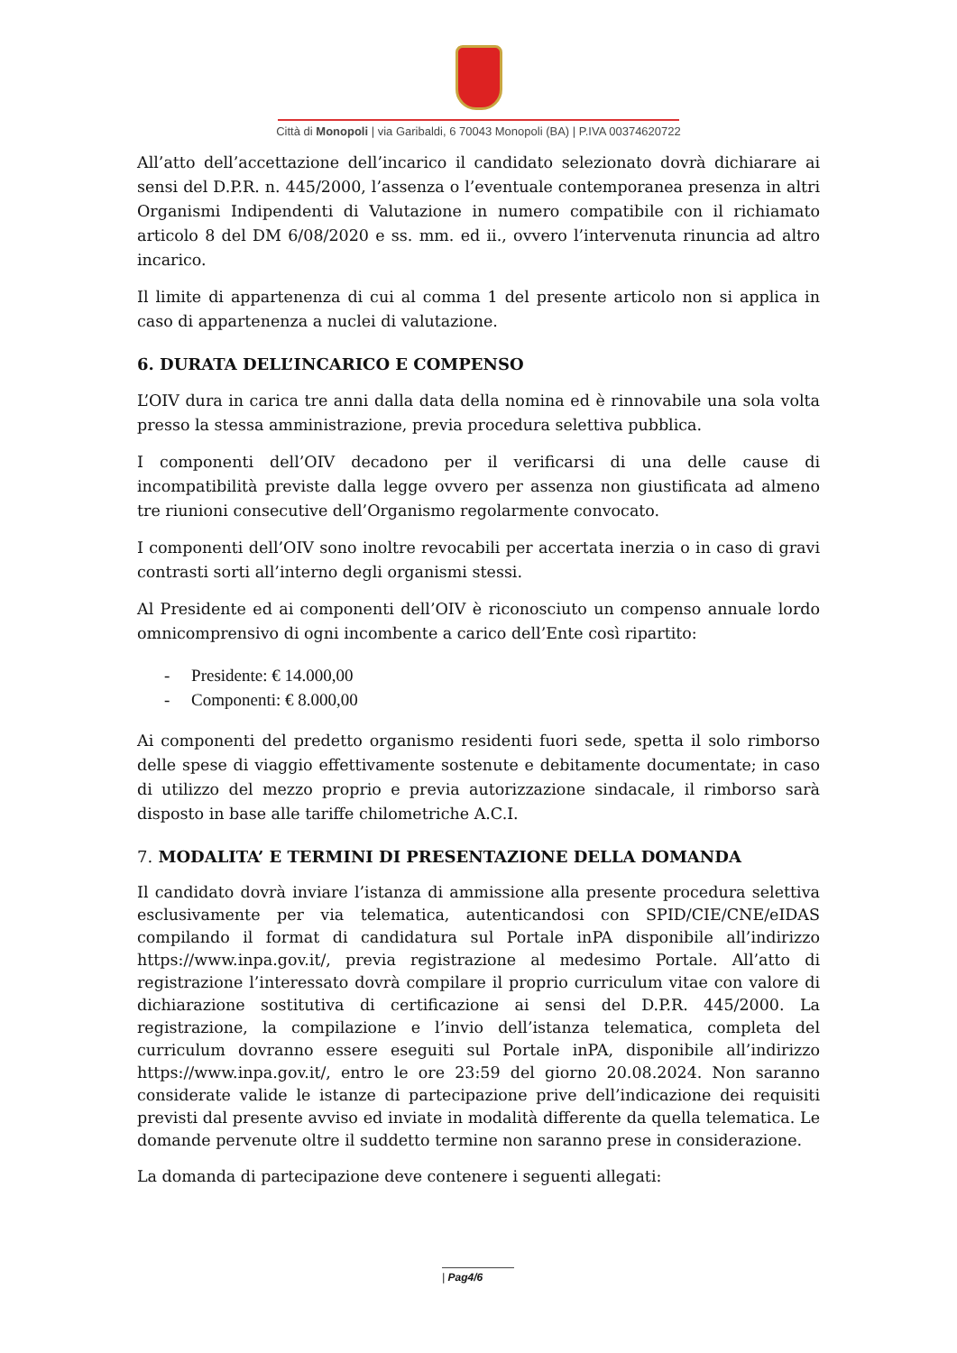Città di Monopoli | via Garibaldi, 6 70043 Monopoli (BA) | P.IVA 00374620722
All’atto dell’accettazione dell’incarico il candidato selezionato dovrà dichiarare ai sensi del D.P.R. n. 445/2000, l’assenza o l’eventuale contemporanea presenza in altri Organismi Indipendenti di Valutazione in numero compatibile con il richiamato articolo 8 del DM 6/08/2020 e ss. mm. ed ii., ovvero l’intervenuta rinuncia ad altro incarico.
Il limite di appartenenza di cui al comma 1 del presente articolo non si applica in caso di appartenenza a nuclei di valutazione.
6. DURATA DELL’INCARICO E COMPENSO
L’OIV dura in carica tre anni dalla data della nomina ed è rinnovabile una sola volta presso la stessa amministrazione, previa procedura selettiva pubblica.
I componenti dell’OIV decadono per il verificarsi di una delle cause di incompatibilità previste dalla legge ovvero per assenza non giustificata ad almeno tre riunioni consecutive dell’Organismo regolarmente convocato.
I componenti dell’OIV sono inoltre revocabili per accertata inerzia o in caso di gravi contrasti sorti all’interno degli organismi stessi.
Al Presidente ed ai componenti dell’OIV è riconosciuto un compenso annuale lordo omnicomprensivo di ogni incombente a carico dell’Ente così ripartito:
- Presidente: € 14.000,00
- Componenti: € 8.000,00
Ai componenti del predetto organismo residenti fuori sede, spetta il solo rimborso delle spese di viaggio effettivamente sostenute e debitamente documentate; in caso di utilizzo del mezzo proprio e previa autorizzazione sindacale, il rimborso sarà disposto in base alle tariffe chilometriche A.C.I.
7. MODALITA’ E TERMINI DI PRESENTAZIONE DELLA DOMANDA
Il candidato dovrà inviare l’istanza di ammissione alla presente procedura selettiva esclusivamente per via telematica, autenticandosi con SPID/CIE/CNE/eIDAS compilando il format di candidatura sul Portale inPA disponibile all’indirizzo https://www.inpa.gov.it/, previa registrazione al medesimo Portale. All’atto di registrazione l’interessato dovrà compilare il proprio curriculum vitae con valore di dichiarazione sostitutiva di certificazione ai sensi del D.P.R. 445/2000. La registrazione, la compilazione e l’invio dell’istanza telematica, completa del curriculum dovranno essere eseguiti sul Portale inPA, disponibile all’indirizzo https://www.inpa.gov.it/, entro le ore 23:59 del giorno 20.08.2024. Non saranno considerate valide le istanze di partecipazione prive dell’indicazione dei requisiti previsti dal presente avviso ed inviate in modalità differente da quella telematica. Le domande pervenute oltre il suddetto termine non saranno prese in considerazione.
La domanda di partecipazione deve contenere i seguenti allegati:
| Pag4/6